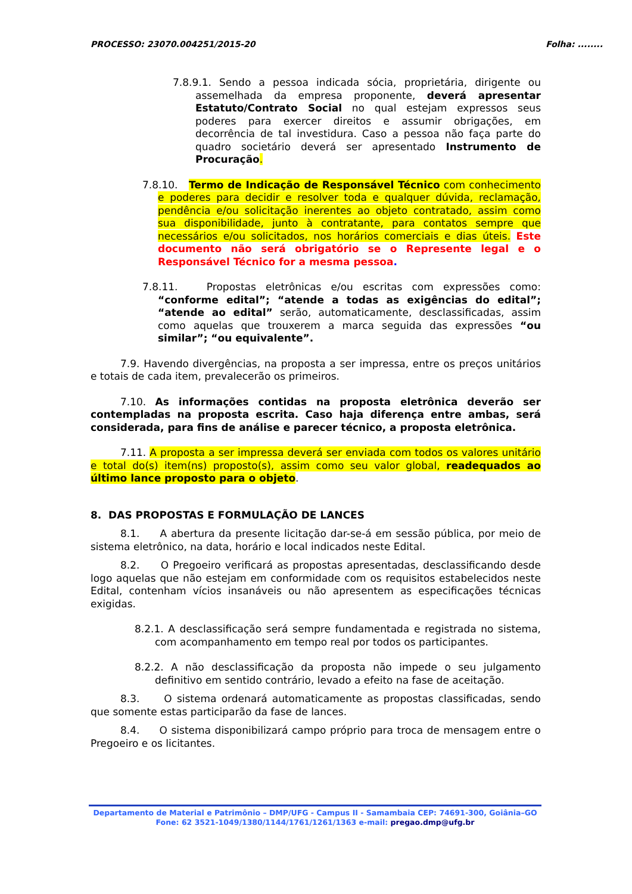PROCESSO: 23070.004251/2015-20 Folha: ........
7.8.9.1. Sendo a pessoa indicada sócia, proprietária, dirigente ou assemelhada da empresa proponente, deverá apresentar Estatuto/Contrato Social no qual estejam expressos seus poderes para exercer direitos e assumir obrigações, em decorrência de tal investidura. Caso a pessoa não faça parte do quadro societário deverá ser apresentado Instrumento de Procuração.
7.8.10. Termo de Indicação de Responsável Técnico com conhecimento e poderes para decidir e resolver toda e qualquer dúvida, reclamação, pendência e/ou solicitação inerentes ao objeto contratado, assim como sua disponibilidade, junto à contratante, para contatos sempre que necessários e/ou solicitados, nos horários comerciais e dias úteis. Este documento não será obrigatório se o Represente legal e o Responsável Técnico for a mesma pessoa.
7.8.11. Propostas eletrônicas e/ou escritas com expressões como: “conforme edital”; “atende a todas as exigências do edital”; “atende ao edital” serão, automaticamente, desclassificadas, assim como aquelas que trouxerem a marca seguida das expressões “ou similar”; “ou equivalente”.
7.9. Havendo divergências, na proposta a ser impressa, entre os preços unitários e totais de cada item, prevalecerão os primeiros.
7.10. As informações contidas na proposta eletrônica deverão ser contempladas na proposta escrita. Caso haja diferença entre ambas, será considerada, para fins de análise e parecer técnico, a proposta eletrônica.
7.11. A proposta a ser impressa deverá ser enviada com todos os valores unitário e total do(s) item(ns) proposto(s), assim como seu valor global, readequados ao último lance proposto para o objeto.
8. DAS PROPOSTAS E FORMULAÇÃO DE LANCES
8.1. A abertura da presente licitação dar-se-á em sessão pública, por meio de sistema eletrônico, na data, horário e local indicados neste Edital.
8.2. O Pregoeiro verificará as propostas apresentadas, desclassificando desde logo aquelas que não estejam em conformidade com os requisitos estabelecidos neste Edital, contenham vícios insanáveis ou não apresentem as especificações técnicas exigidas.
8.2.1. A desclassificação será sempre fundamentada e registrada no sistema, com acompanhamento em tempo real por todos os participantes.
8.2.2. A não desclassificação da proposta não impede o seu julgamento definitivo em sentido contrário, levado a efeito na fase de aceitação.
8.3. O sistema ordenará automaticamente as propostas classificadas, sendo que somente estas participarão da fase de lances.
8.4. O sistema disponibilizará campo próprio para troca de mensagem entre o Pregoeiro e os licitantes.
Departamento de Material e Patrimônio – DMP/UFG - Campus II - Samambaia CEP: 74691-300, Goiânia–GO
Fone: 62 3521-1049/1380/1144/1761/1261/1363 e-mail: pregao.dmp@ufg.br